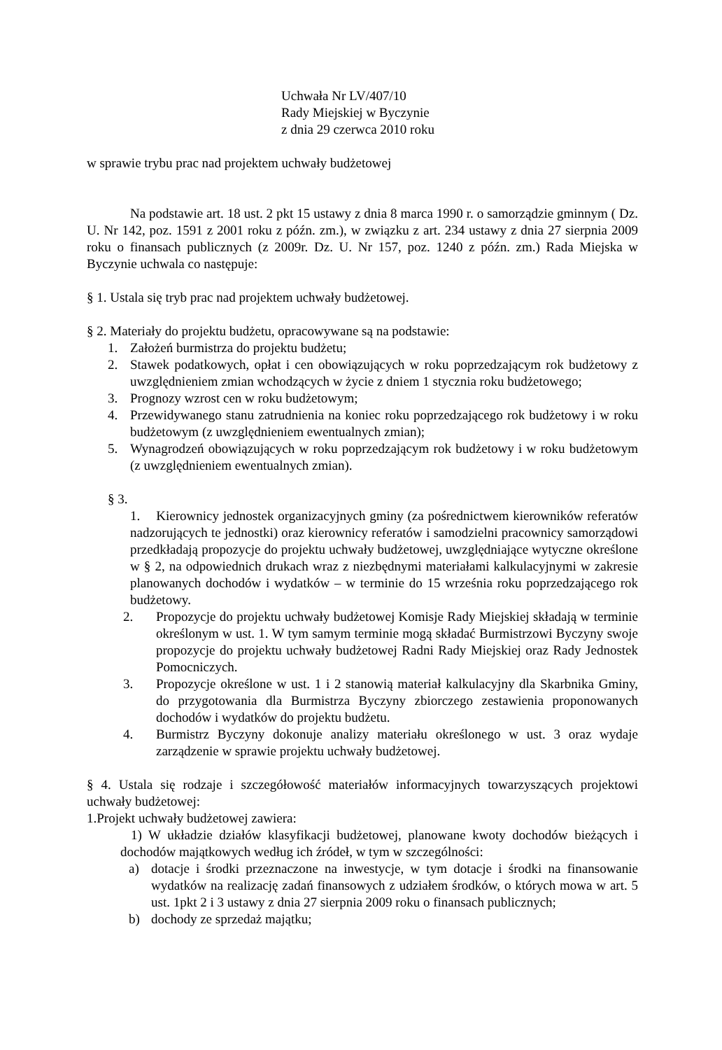Uchwała Nr LV/407/10
Rady Miejskiej w Byczynie
z dnia 29 czerwca 2010 roku
w sprawie trybu prac nad projektem uchwały budżetowej
Na podstawie art. 18 ust. 2 pkt 15 ustawy z dnia 8 marca 1990 r. o samorządzie gminnym ( Dz. U. Nr 142, poz. 1591 z 2001 roku z późn. zm.), w związku z art. 234 ustawy z dnia 27 sierpnia 2009 roku o finansach publicznych (z 2009r. Dz. U. Nr 157, poz. 1240 z późn. zm.) Rada Miejska w Byczynie uchwala co następuje:
§ 1. Ustala się tryb prac nad projektem uchwały budżetowej.
§ 2. Materiały do projektu budżetu, opracowywane są na podstawie:
1. Założeń burmistrza do projektu budżetu;
2. Stawek podatkowych, opłat i cen obowiązujących w roku poprzedzającym rok budżetowy z uwzględnieniem zmian wchodzących w życie z dniem 1 stycznia roku budżetowego;
3. Prognozy wzrost cen w roku budżetowym;
4. Przewidywanego stanu zatrudnienia na koniec roku poprzedzającego rok budżetowy i w roku budżetowym (z uwzględnieniem ewentualnych zmian);
5. Wynagrodzeń obowiązujących w roku poprzedzającym rok budżetowy i w roku budżetowym (z uwzględnieniem ewentualnych zmian).
§ 3.
1. Kierownicy jednostek organizacyjnych gminy (za pośrednictwem kierowników referatów nadzorujących te jednostki) oraz kierownicy referatów i samodzielni pracownicy samorządowi przedkładają propozycje do projektu uchwały budżetowej, uwzględniające wytyczne określone w § 2, na odpowiednich drukach wraz z niezbędnymi materiałami kalkulacyjnymi w zakresie planowanych dochodów i wydatków – w terminie do 15 września roku poprzedzającego rok budżetowy.
2. Propozycje do projektu uchwały budżetowej Komisje Rady Miejskiej składają w terminie określonym w ust. 1. W tym samym terminie mogą składać Burmistrzowi Byczyny swoje propozycje do projektu uchwały budżetowej Radni Rady Miejskiej oraz Rady Jednostek Pomocniczych.
3. Propozycje określone w ust. 1 i 2 stanowią materiał kalkulacyjny dla Skarbnika Gminy, do przygotowania dla Burmistrza Byczyny zbiorczego zestawienia proponowanych dochodów i wydatków do projektu budżetu.
4. Burmistrz Byczyny dokonuje analizy materiału określonego w ust. 3 oraz wydaje zarządzenie w sprawie projektu uchwały budżetowej.
§ 4. Ustala się rodzaje i szczegółowość materiałów informacyjnych towarzyszących projektowi uchwały budżetowej:
1.Projekt uchwały budżetowej zawiera:
1) W układzie działów klasyfikacji budżetowej, planowane kwoty dochodów bieżących i dochodów majątkowych według ich źródeł, w tym w szczególności:
a) dotacje i środki przeznaczone na inwestycje, w tym dotacje i środki na finansowanie wydatków na realizację zadań finansowych z udziałem środków, o których mowa w art. 5 ust. 1pkt 2 i 3 ustawy z dnia 27 sierpnia 2009 roku o finansach publicznych;
b) dochody ze sprzedaż majątku;